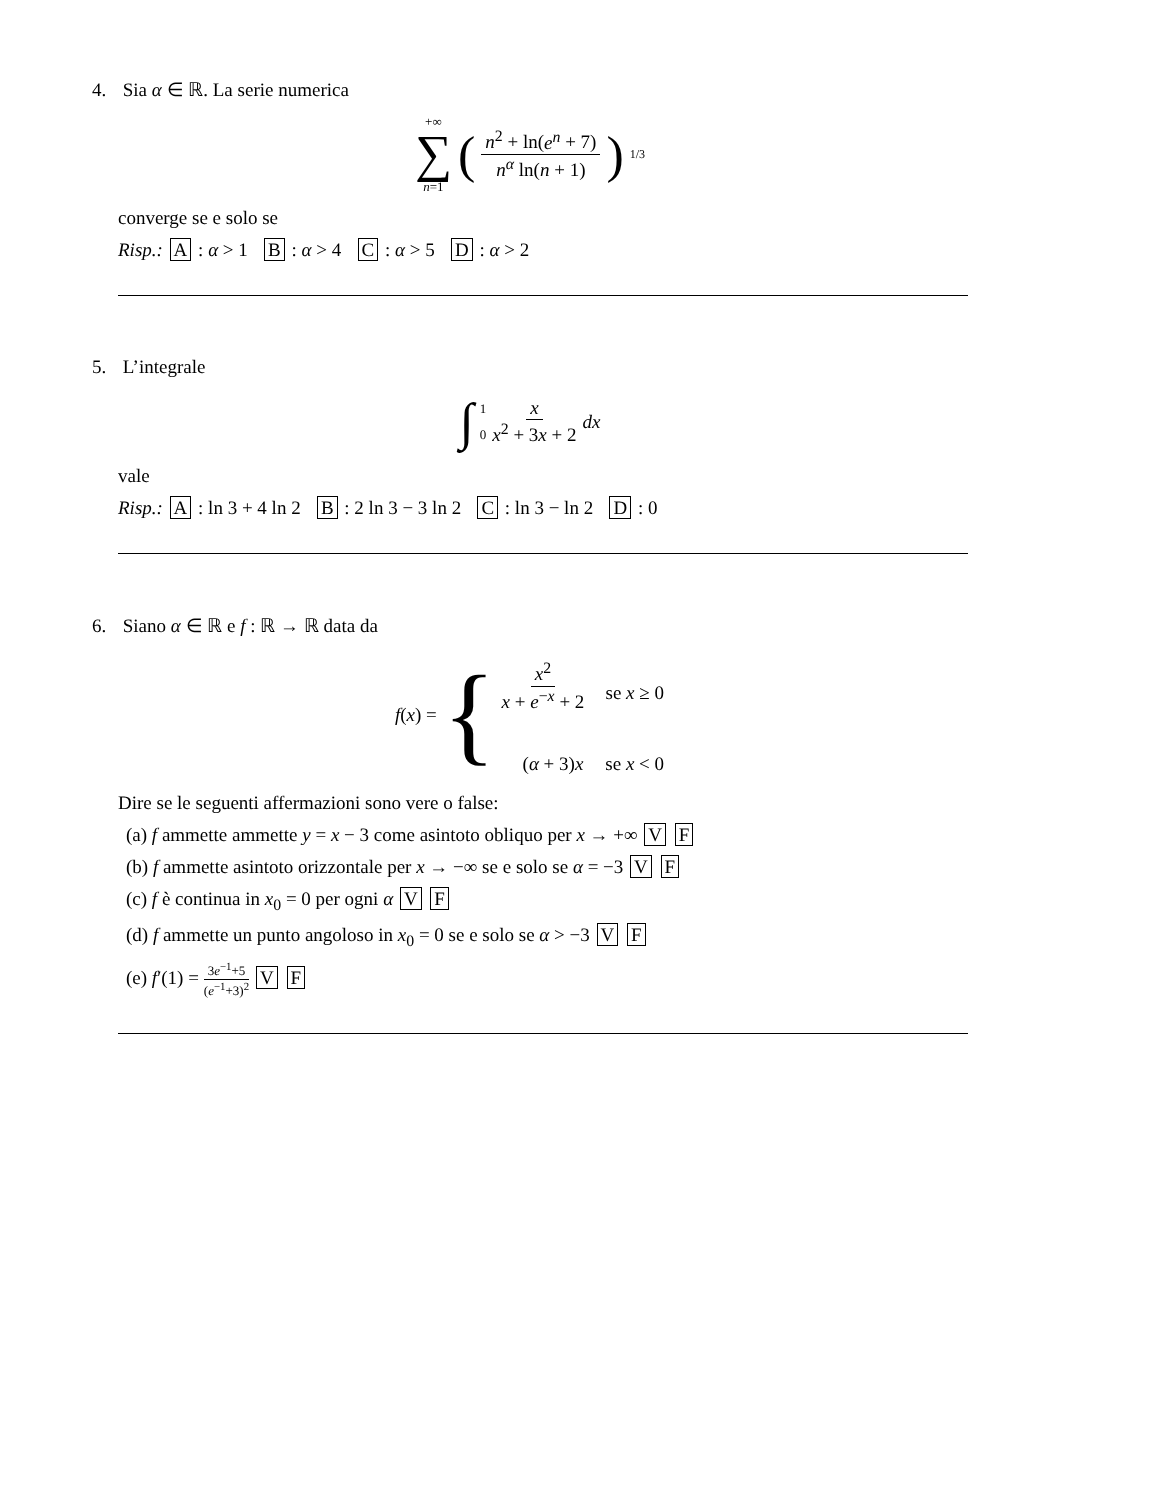4. Sia α ∈ ℝ. La serie numerica
+∞
∑
n=1 (n<sup>2</sup> + ln(e<sup>n</sup> + 7) n<sup>α</sup> ln(n + 1))<sup>1/3</sup>
converge se e solo se
Risp.: A : α > 1 B : α > 4 C : α > 5 D : α > 2
5. L’integrale
∫ 1
0 x x<sup>2</sup> + 3x + 2 dx
vale
Risp.: A : ln 3 + 4 ln 2 B : 2 ln 3 − 3 ln 2 C : ln 3 − ln 2 D : 0
6. Siano α ∈ ℝ e f : ℝ → ℝ data da
f(x) = {
| x<sup>2</sup> x + e<sup>−x</sup> + 2 | se x ≥ 0 |
| ( α + 3) x | se x < 0 |
Dire se le seguenti affermazioni sono vere o false:
(a) f ammette ammette y = x − 3 come asintoto obliquo per x → +∞ V F
(b) f ammette asintoto orizzontale per x → −∞ se e solo se α = −3 V F
(c) f è continua in x<sub>0</sub> = 0 per ogni α V F
(d) f ammette un punto angoloso in x<sub>0</sub> = 0 se e solo se α > −3 V F
(e) f′(1) = 3e<sup>−1</sup>+5 (e<sup>−1</sup>+3)<sup>2</sup> V F